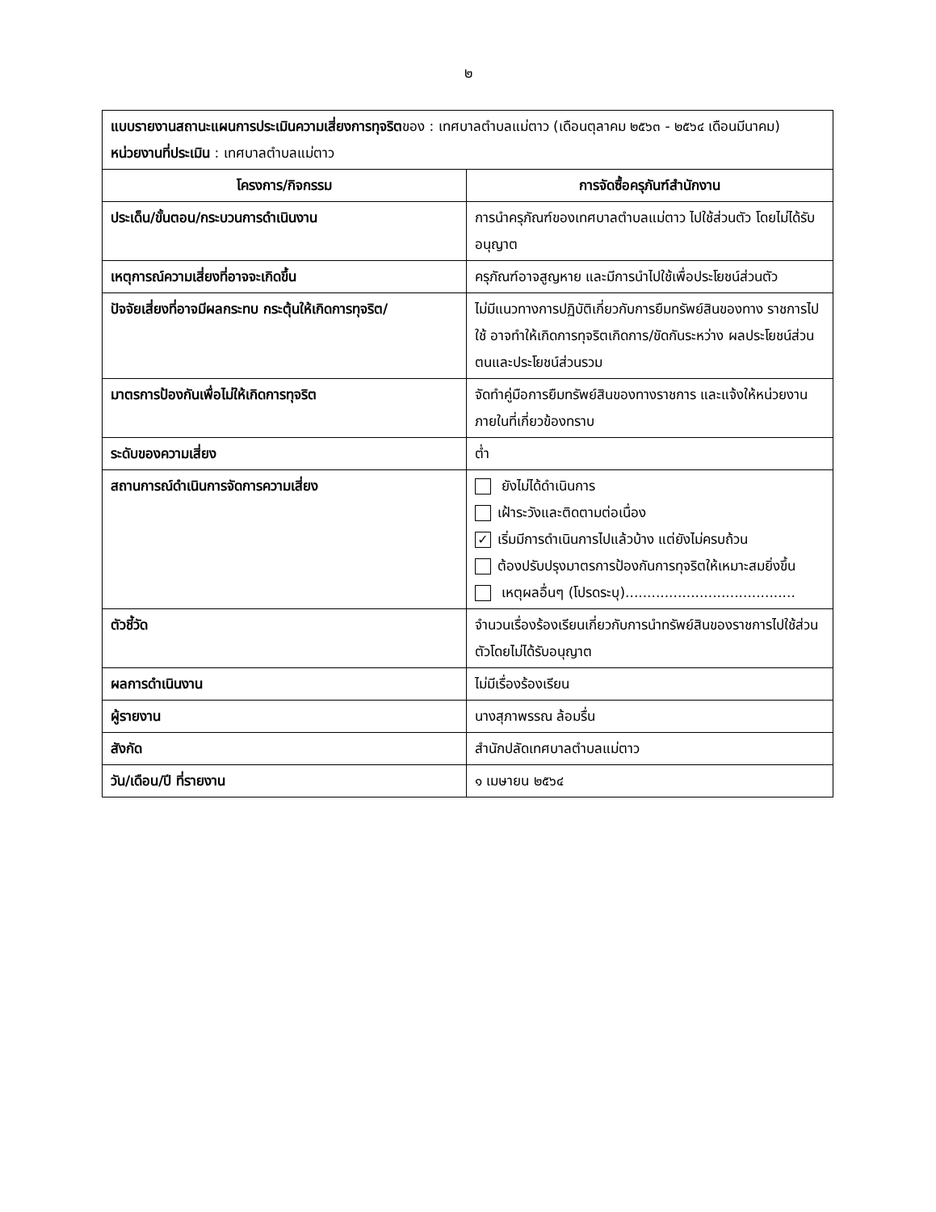๒
| แบบรายงานสถานะแผนการประเมินความเสี่ยงการทุจริต ของ : เทศบาลตำบลแม่ตาว (เดือนตุลาคม ๒๕๖๓ - ๒๕๖๔ เดือนมีนาคม) หน่วยงานที่ประเมิน : เทศบาลตำบลแม่ตาว | |
| โครงการ/กิจกรรม | การจัดซื้อครุภันฑ์สำนักงาน |
| ประเด็น/ขั้นตอน/กระบวนการดำเนินงาน | การนำครุภัณฑ์ของเทศบาลตำบลแม่ตาว ไปใช้ส่วนตัว โดยไม่ได้รับอนุญาต |
| เหตุการณ์ความเสี่ยงที่อาจจะเกิดขึ้น | ครุภัณฑ์อาจสูญหาย และมีการนำไปใช้เพื่อประโยชน์ส่วนตัว |
| ปัจจัยเสี่ยงที่อาจมีผลกระทบ กระตุ้นให้เกิดการทุจริต/ | ไม่มีแนวทางการปฏิบัติเกี่ยวกับการยืมทรัพย์สินของทาง ราชการไปใช้ อาจทำให้เกิดการทุจริตเกิดการ/ขัดกันระหว่าง ผลประโยชน์ส่วนตนและประโยชน์ส่วนรวม |
| มาตรการป้องกันเพื่อไม่ให้เกิดการทุจริต | จัดทำคู่มือการยืมทรัพย์สินของทางราชการ และแจ้งให้หน่วยงานภายในที่เกี่ยวข้องทราบ |
| ระดับของความเสี่ยง | ต่ำ |
| สถานการณ์ดำเนินการจัดการความเสี่ยง | ยังไม่ได้ดำเนินการ เฝ้าระวังและติดตามต่อเนื่อง ✓ เริ่มมีการดำเนินการไปแล้วบ้าง แต่ยังไม่ครบถ้วน ต้องปรับปรุงมาตรการป้องกันการทุจริตให้เหมาะสมยิ่งขึ้น เหตุผลอื่นๆ (โปรดระบุ)....................................... |
| ตัวชี้วัด | จำนวนเรื่องร้องเรียนเกี่ยวกับการนำทรัพย์สินของราชการไปใช้ส่วนตัวโดยไม่ได้รับอนุญาต |
| ผลการดำเนินงาน | ไม่มีเรื่องร้องเรียน |
| ผู้รายงาน | นางสุภาพรรณ ล้อมรื่น |
| สังกัด | สำนักปลัดเทศบาลตำบลแม่ตาว |
| วัน/เดือน/ปี ที่รายงาน | ๑ เมษายน ๒๕๖๔ |